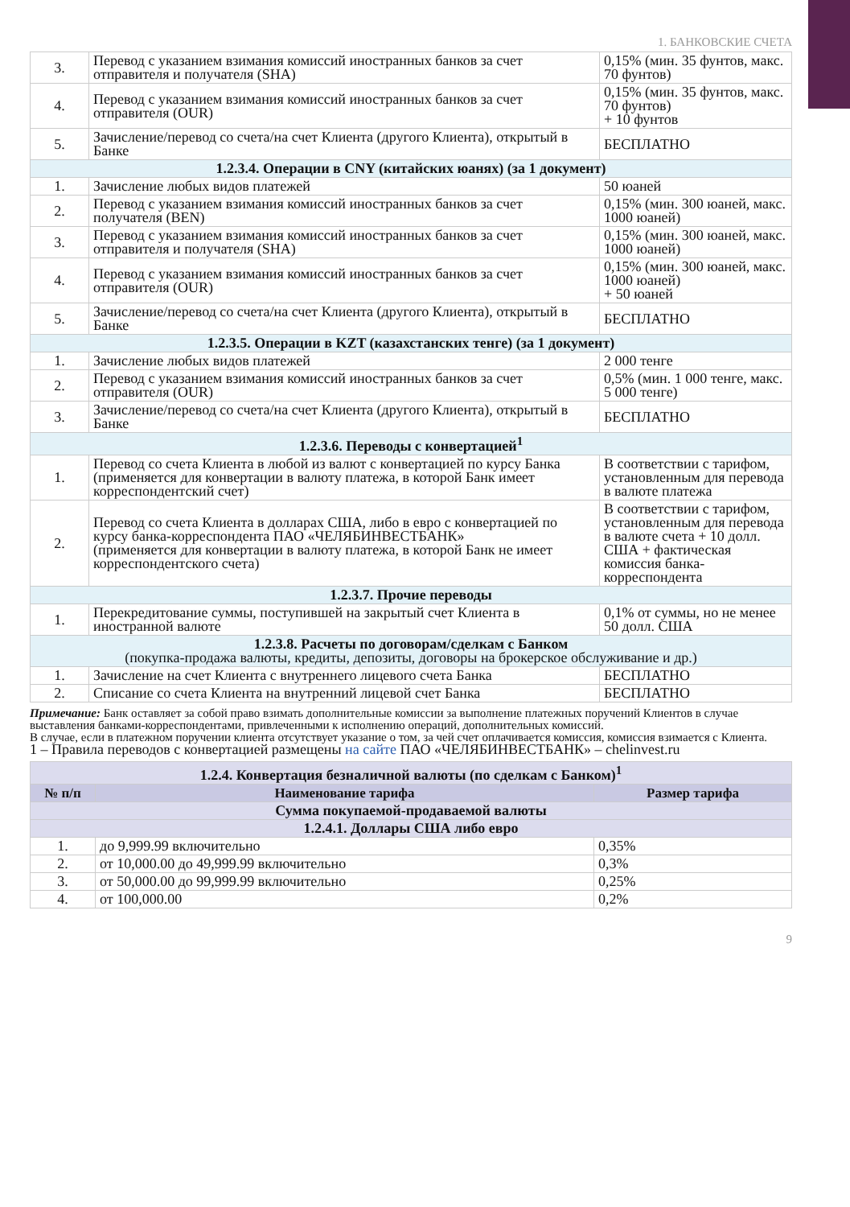1. БАНКОВСКИЕ СЧЕТА
| 3. | Перевод с указанием взимания комиссий иностранных банков за счет отправителя и получателя (SHA) | 0,15% (мин. 35 фунтов, макс. 70 фунтов) |
| 4. | Перевод с указанием взимания комиссий иностранных банков за счет отправителя (OUR) | 0,15% (мин. 35 фунтов, макс. 70 фунтов) + 10 фунтов |
| 5. | Зачисление/перевод со счета/на счет Клиента (другого Клиента), открытый в Банке | БЕСПЛАТНО |
| 1.2.3.4. Операции в CNY (китайских юанях) (за 1 документ) | | |
| 1. | Зачисление любых видов платежей | 50 юаней |
| 2. | Перевод с указанием взимания комиссий иностранных банков за счет получателя (BEN) | 0,15% (мин. 300 юаней, макс. 1000 юаней) |
| 3. | Перевод с указанием взимания комиссий иностранных банков за счет отправителя и получателя (SHA) | 0,15% (мин. 300 юаней, макс. 1000 юаней) |
| 4. | Перевод с указанием взимания комиссий иностранных банков за счет отправителя (OUR) | 0,15% (мин. 300 юаней, макс. 1000 юаней) + 50 юаней |
| 5. | Зачисление/перевод со счета/на счет Клиента (другого Клиента), открытый в Банке | БЕСПЛАТНО |
| 1.2.3.5. Операции в KZT (казахстанских тенге) (за 1 документ) | | |
| 1. | Зачисление любых видов платежей | 2 000 тенге |
| 2. | Перевод с указанием взимания комиссий иностранных банков за счет отправителя (OUR) | 0,5% (мин. 1 000 тенге, макс. 5 000 тенге) |
| 3. | Зачисление/перевод со счета/на счет Клиента (другого Клиента), открытый в Банке | БЕСПЛАТНО |
| 1.2.3.6. Переводы с конвертацией<sup>1</sup> | | |
| 1. | Перевод со счета Клиента в любой из валют с конвертацией по курсу Банка (применяется для конвертации в валюту платежа, в которой Банк имеет корреспондентский счет) | В соответствии с тарифом, установленным для перевода в валюте платежа |
| 2. | Перевод со счета Клиента в долларах США, либо в евро с конвертацией по курсу банка-корреспондента ПАО «ЧЕЛЯБИНВЕСТБАНК» (применяется для конвертации в валюту платежа, в которой Банк не имеет корреспондентского счета) | В соответствии с тарифом, установленным для перевода в валюте счета + 10 долл. США + фактическая комиссия банка-корреспондента |
| 1.2.3.7. Прочие переводы | | |
| 1. | Перекредитование суммы, поступившей на закрытый счет Клиента в иностранной валюте | 0,1% от суммы, но не менее 50 долл. США |
| 1.2.3.8. Расчеты по договорам/сделкам с Банком (покупка-продажа валюты, кредиты, депозиты, договоры на брокерское обслуживание и др.) | | |
| 1. | Зачисление на счет Клиента с внутреннего лицевого счета Банка | БЕСПЛАТНО |
| 2. | Списание со счета Клиента на внутренний лицевой счет Банка | БЕСПЛАТНО |
Примечание: Банк оставляет за собой право взимать дополнительные комиссии за выполнение платежных поручений Клиентов в случае выставления банками-корреспондентами, привлеченными к исполнению операций, дополнительных комиссий.
В случае, если в платежном поручении клиента отсутствует указание о том, за чей счет оплачивается комиссия, комиссия взимается с Клиента.
1 – Правила переводов с конвертацией размещены на сайте ПАО «ЧЕЛЯБИНВЕСТБАНК» – chelinvest.ru
| 1.2.4. Конвертация безналичной валюты (по сделкам с Банком)<sup>1</sup> | | |
| № п/п | Наименование тарифа | Размер тарифа |
| Сумма покупаемой-продаваемой валюты | | |
| 1.2.4.1. Доллары США либо евро | | |
| 1. | до 9,999.99 включительно | 0,35% |
| 2. | от 10,000.00 до 49,999.99 включительно | 0,3% |
| 3. | от 50,000.00 до 99,999.99 включительно | 0,25% |
| 4. | от 100,000.00 | 0,2% |
9